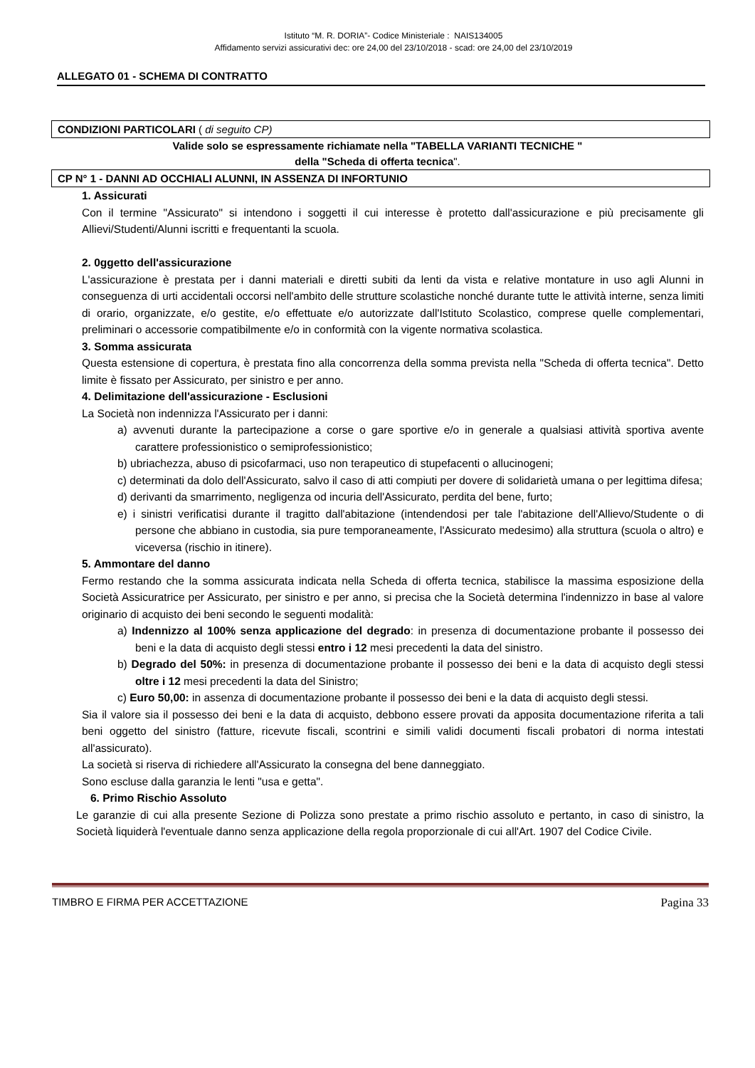Istituto “M. R. DORIA”- Codice Ministeriale : NAIS134005
Affidamento servizi assicurativi dec: ore 24,00 del 23/10/2018 - scad: ore 24,00 del 23/10/2019
ALLEGATO 01 - SCHEMA DI CONTRATTO
CONDIZIONI PARTICOLARI ( di seguito CP)
Valide solo se espressamente richiamate nella "TABELLA VARIANTI TECNICHE "
della "Scheda di offerta tecnica".
CP N° 1 - DANNI AD OCCHIALI ALUNNI, IN ASSENZA DI INFORTUNIO
1. Assicurati
Con il termine "Assicurato" si intendono i soggetti il cui interesse è protetto dall'assicurazione e più precisamente gli Allievi/Studenti/Alunni iscritti e frequentanti la scuola.
2. 0ggetto dell'assicurazione
L'assicurazione è prestata per i danni materiali e diretti subiti da lenti da vista e relative montature in uso agli Alunni in conseguenza di urti accidentali occorsi nell'ambito delle strutture scolastiche nonché durante tutte le attività interne, senza limiti di orario, organizzate, e/o gestite, e/o effettuate e/o autorizzate dall'Istituto Scolastico, comprese quelle complementari, preliminari o accessorie compatibilmente e/o in conformità con la vigente normativa scolastica.
3. Somma assicurata
Questa estensione di copertura, è prestata fino alla concorrenza della somma prevista nella "Scheda di offerta tecnica". Detto limite è fissato per Assicurato, per sinistro e per anno.
4. Delimitazione dell'assicurazione - Esclusioni
La Società non indennizza l'Assicurato per i danni:
a) avvenuti durante la partecipazione a corse o gare sportive e/o in generale a qualsiasi attività sportiva avente carattere professionistico o semiprofessionistico;
b) ubriachezza, abuso di psicofarmaci, uso non terapeutico di stupefacenti o allucinogeni;
c) determinati da dolo dell'Assicurato, salvo il caso di atti compiuti per dovere di solidarietà umana o per legittima difesa;
d) derivanti da smarrimento, negligenza od incuria dell'Assicurato, perdita del bene, furto;
e) i sinistri verificatisi durante il tragitto dall'abitazione (intendendosi per tale l'abitazione dell'Allievo/Studente o di persone che abbiano in custodia, sia pure temporaneamente, l'Assicurato medesimo) alla struttura (scuola o altro) e viceversa (rischio in itinere).
5. Ammontare del danno
Fermo restando che la somma assicurata indicata nella Scheda di offerta tecnica, stabilisce la massima esposizione della Società Assicuratrice per Assicurato, per sinistro e per anno, si precisa che la Società determina l'indennizzo in base al valore originario di acquisto dei beni secondo le seguenti modalità:
a) Indennizzo al 100% senza applicazione del degrado: in presenza di documentazione probante il possesso dei beni e la data di acquisto degli stessi entro i 12 mesi precedenti la data del sinistro.
b) Degrado del 50%: in presenza di documentazione probante il possesso dei beni e la data di acquisto degli stessi oltre i 12 mesi precedenti la data del Sinistro;
c) Euro 50,00: in assenza di documentazione probante il possesso dei beni e la data di acquisto degli stessi.
Sia il valore sia il possesso dei beni e la data di acquisto, debbono essere provati da apposita documentazione riferita a tali beni oggetto del sinistro (fatture, ricevute fiscali, scontrini e simili validi documenti fiscali probatori di norma intestati all'assicurato).
La società si riserva di richiedere all'Assicurato la consegna del bene danneggiato.
Sono escluse dalla garanzia le lenti "usa e getta".
6. Primo Rischio Assoluto
Le garanzie di cui alla presente Sezione di Polizza sono prestate a primo rischio assoluto e pertanto, in caso di sinistro, la Società liquiderà l'eventuale danno senza applicazione della regola proporzionale di cui all'Art. 1907 del Codice Civile.
TIMBRO E FIRMA PER ACCETTAZIONE Pagina 33